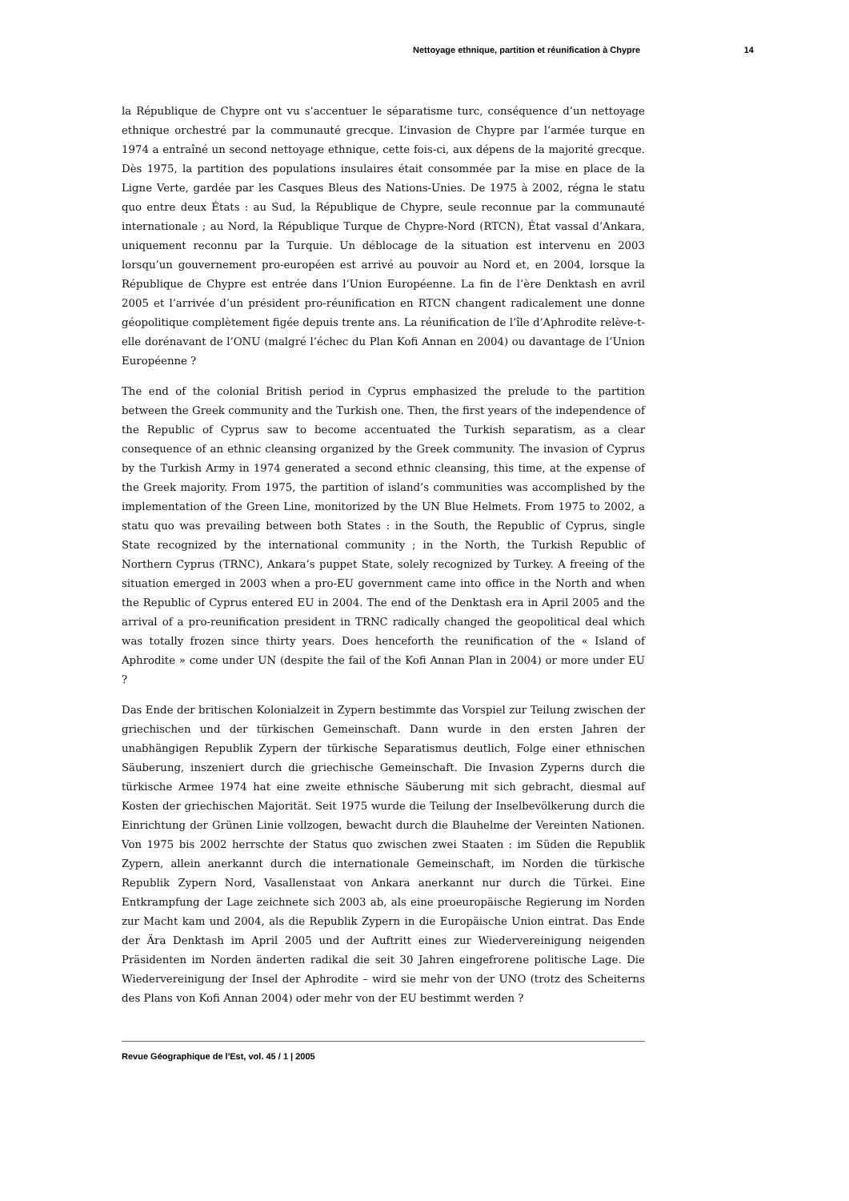Nettoyage ethnique, partition et réunification à Chypre 14
la République de Chypre ont vu s’accentuer le séparatisme turc, conséquence d’un nettoyage ethnique orchestré par la communauté grecque. L’invasion de Chypre par l’armée turque en 1974 a entraîné un second nettoyage ethnique, cette fois-ci, aux dépens de la majorité grecque. Dès 1975, la partition des populations insulaires était consommée par la mise en place de la Ligne Verte, gardée par les Casques Bleus des Nations-Unies. De 1975 à 2002, régna le statu quo entre deux États : au Sud, la République de Chypre, seule reconnue par la communauté internationale ; au Nord, la République Turque de Chypre-Nord (RTCN), État vassal d’Ankara, uniquement reconnu par la Turquie. Un déblocage de la situation est intervenu en 2003 lorsqu’un gouvernement pro-européen est arrivé au pouvoir au Nord et, en 2004, lorsque la République de Chypre est entrée dans l’Union Européenne. La fin de l’ère Denktash en avril 2005 et l’arrivée d’un président pro-réunification en RTCN changent radicalement une donne géopolitique complètement figée depuis trente ans. La réunification de l’île d’Aphrodite relève-t-elle dorénavant de l’ONU (malgré l’échec du Plan Kofi Annan en 2004) ou davantage de l’Union Européenne ?
The end of the colonial British period in Cyprus emphasized the prelude to the partition between the Greek community and the Turkish one. Then, the first years of the independence of the Republic of Cyprus saw to become accentuated the Turkish separatism, as a clear consequence of an ethnic cleansing organized by the Greek community. The invasion of Cyprus by the Turkish Army in 1974 generated a second ethnic cleansing, this time, at the expense of the Greek majority. From 1975, the partition of island’s communities was accomplished by the implementation of the Green Line, monitorized by the UN Blue Helmets. From 1975 to 2002, a statu quo was prevailing between both States : in the South, the Republic of Cyprus, single State recognized by the international community ; in the North, the Turkish Republic of Northern Cyprus (TRNC), Ankara’s puppet State, solely recognized by Turkey. A freeing of the situation emerged in 2003 when a pro-EU government came into office in the North and when the Republic of Cyprus entered EU in 2004. The end of the Denktash era in April 2005 and the arrival of a pro-reunification president in TRNC radically changed the geopolitical deal which was totally frozen since thirty years. Does henceforth the reunification of the « Island of Aphrodite » come under UN (despite the fail of the Kofi Annan Plan in 2004) or more under EU ?
Das Ende der britischen Kolonialzeit in Zypern bestimmte das Vorspiel zur Teilung zwischen der griechischen und der türkischen Gemeinschaft. Dann wurde in den ersten Jahren der unabhängigen Republik Zypern der türkische Separatismus deutlich, Folge einer ethnischen Säuberung, inszeniert durch die griechische Gemeinschaft. Die Invasion Zyperns durch die türkische Armee 1974 hat eine zweite ethnische Säuberung mit sich gebracht, diesmal auf Kosten der griechischen Majorität. Seit 1975 wurde die Teilung der Inselbevölkerung durch die Einrichtung der Grünen Linie vollzogen, bewacht durch die Blauhelme der Vereinten Nationen. Von 1975 bis 2002 herrschte der Status quo zwischen zwei Staaten : im Süden die Republik Zypern, allein anerkannt durch die internationale Gemeinschaft, im Norden die türkische Republik Zypern Nord, Vasallenstaat von Ankara anerkannt nur durch die Türkei. Eine Entkrampfung der Lage zeichnete sich 2003 ab, als eine proeuropäische Regierung im Norden zur Macht kam und 2004, als die Republik Zypern in die Europäische Union eintrat. Das Ende der Ära Denktash im April 2005 und der Auftritt eines zur Wiedervereinigung neigenden Präsidenten im Norden änderten radikal die seit 30 Jahren eingefrorene politische Lage. Die Wiedervereinigung der Insel der Aphrodite – wird sie mehr von der UNO (trotz des Scheiterns des Plans von Kofi Annan 2004) oder mehr von der EU bestimmt werden ?
Revue Géographique de l'Est, vol. 45 / 1 | 2005